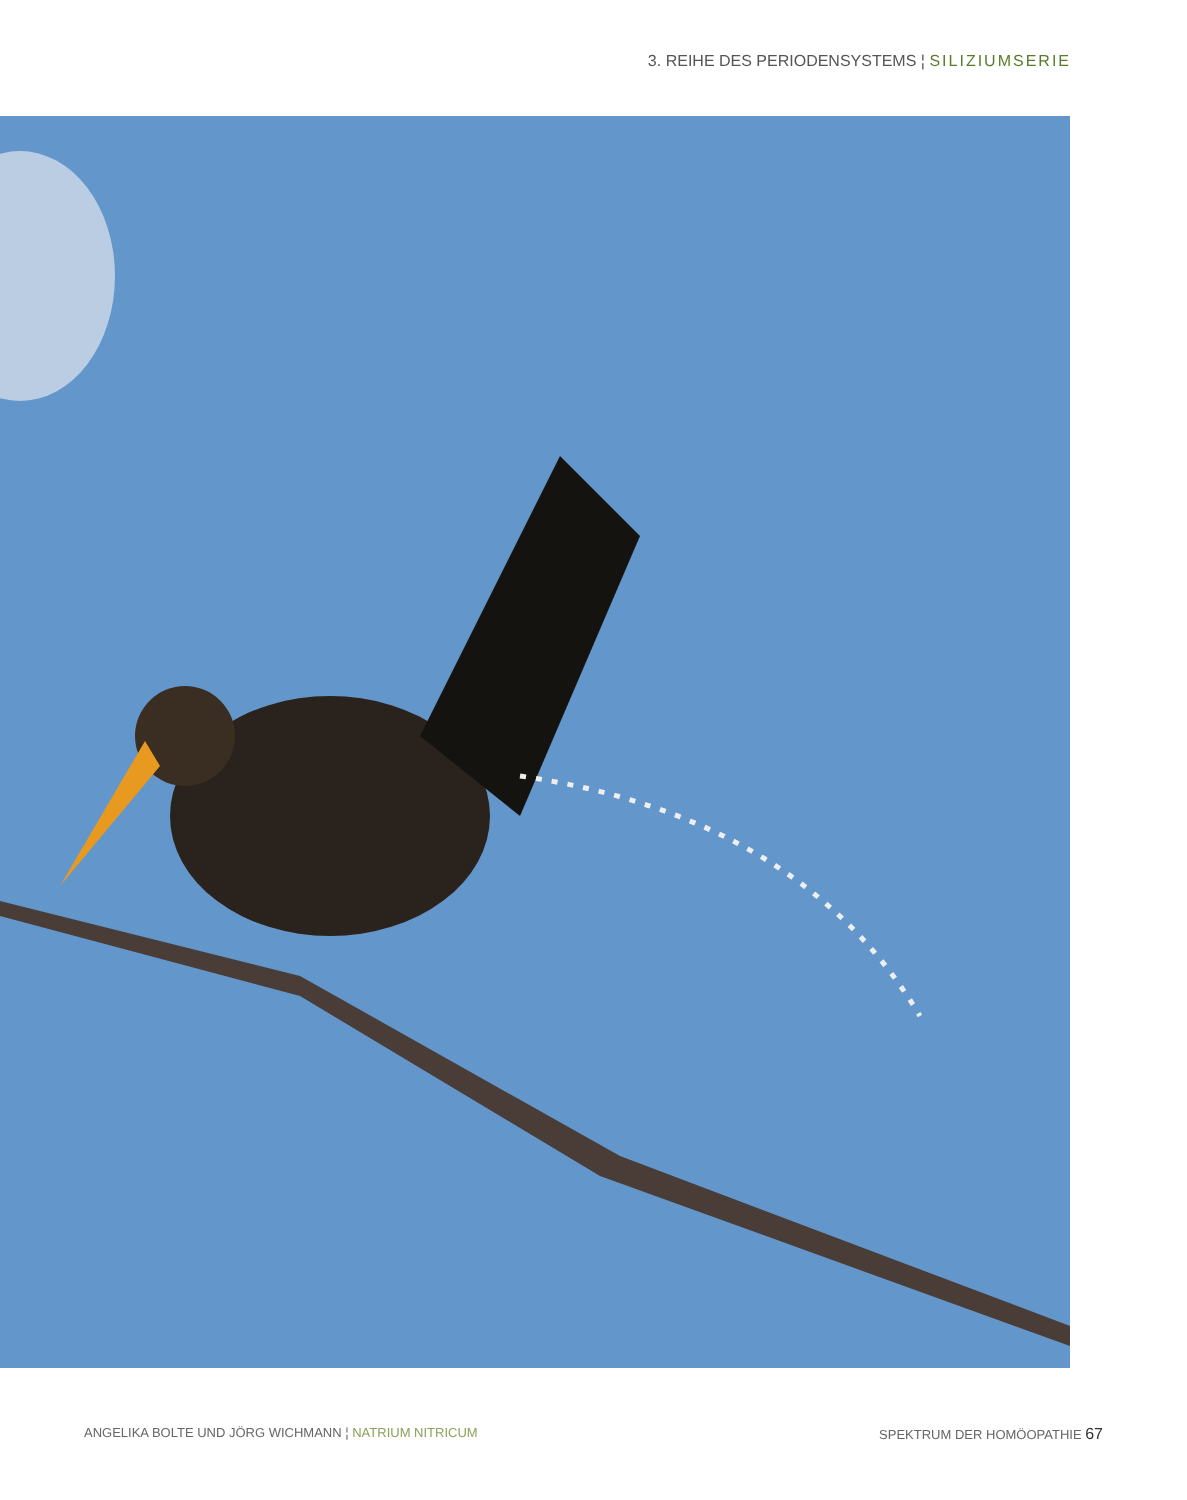3. REIHE DES PERIODENSYSTEMS ¦ SILIZIUMSERIE
ANGELIKA BOLTE UND JÖRG WICHMANN ¦ NATRIUM NITRICUM SPEKTRUM DER HOMÖOPATHIE 67